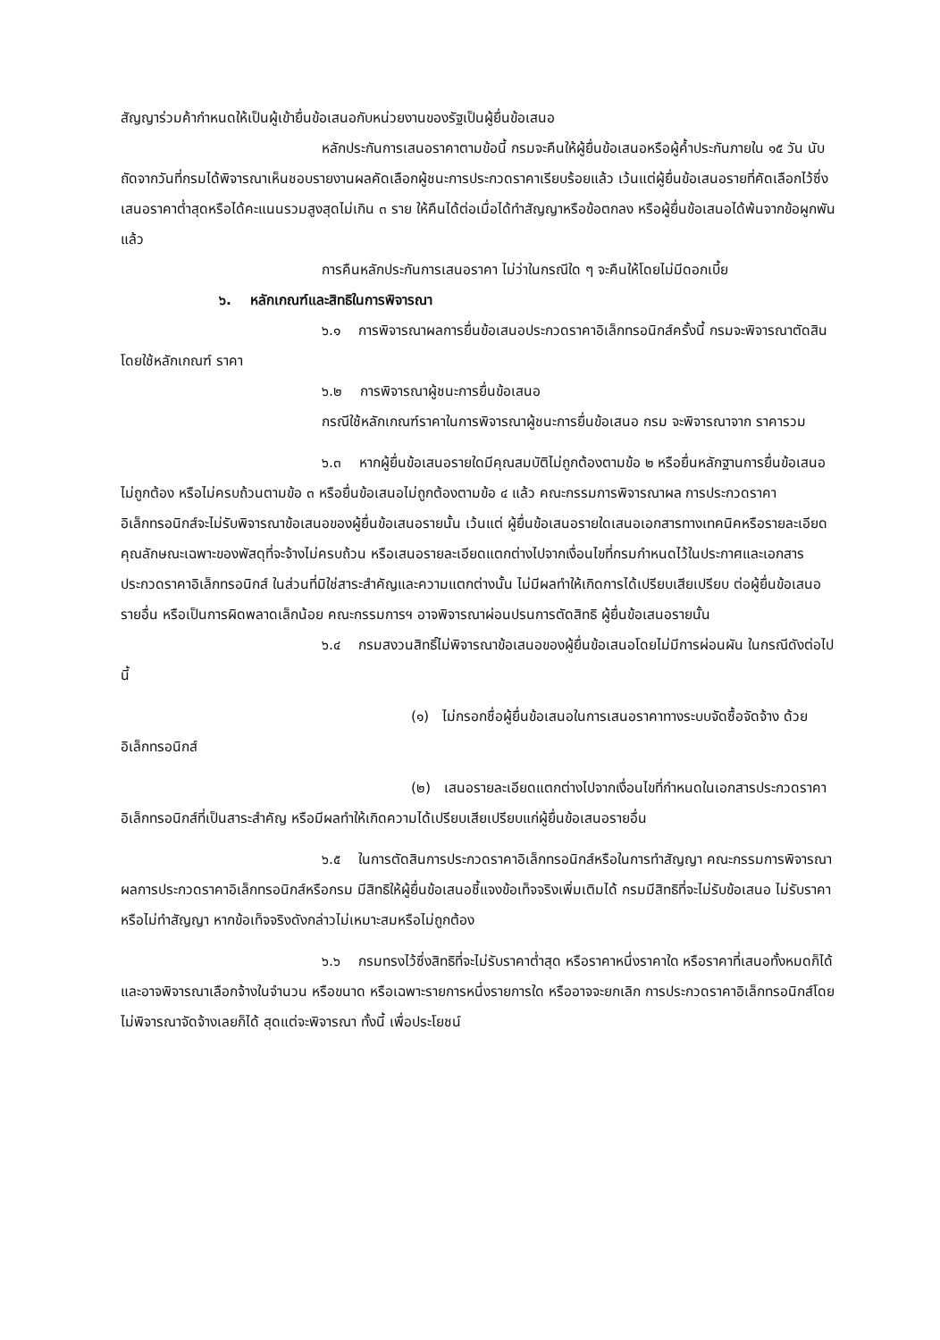สัญญาร่วมค้ากำหนดให้เป็นผู้เข้ายื่นข้อเสนอกับหน่วยงานของรัฐเป็นผู้ยื่นข้อเสนอ
หลักประกันการเสนอราคาตามข้อนี้ กรมจะคืนให้ผู้ยื่นข้อเสนอหรือผู้ค้ำประกันภายใน ๑๕ วัน นับถัดจากวันที่กรมได้พิจารณาเห็นชอบรายงานผลคัดเลือกผู้ชนะการประกวดราคาเรียบร้อยแล้ว เว้นแต่ผู้ยื่นข้อเสนอรายที่คัดเลือกไว้ซึ่งเสนอราคาต่ำสุดหรือได้คะแนนรวมสูงสุดไม่เกิน ๓ ราย ให้คืนได้ต่อเมื่อได้ทำสัญญาหรือข้อตกลง หรือผู้ยื่นข้อเสนอได้พ้นจากข้อผูกพันแล้ว
การคืนหลักประกันการเสนอราคา ไม่ว่าในกรณีใด ๆ จะคืนให้โดยไม่มีดอกเบี้ย
๖. หลักเกณฑ์และสิทธิในการพิจารณา
๖.๑ การพิจารณาผลการยื่นข้อเสนอประกวดราคาอิเล็กทรอนิกส์ครั้งนี้ กรมจะพิจารณาตัดสินโดยใช้หลักเกณฑ์ ราคา
๖.๒ การพิจารณาผู้ชนะการยื่นข้อเสนอ
กรณีใช้หลักเกณฑ์ราคาในการพิจารณาผู้ชนะการยื่นข้อเสนอ กรม จะพิจารณาจาก ราคารวม
๖.๓ หากผู้ยื่นข้อเสนอรายใดมีคุณสมบัติไม่ถูกต้องตามข้อ ๒ หรือยื่นหลักฐานการยื่นข้อเสนอไม่ถูกต้อง หรือไม่ครบถ้วนตามข้อ ๓ หรือยื่นข้อเสนอไม่ถูกต้องตามข้อ ๔ แล้ว คณะกรรมการพิจารณาผล การประกวดราคาอิเล็กทรอนิกส์จะไม่รับพิจารณาข้อเสนอของผู้ยื่นข้อเสนอรายนั้น เว้นแต่ ผู้ยื่นข้อเสนอรายใดเสนอเอกสารทางเทคนิคหรือรายละเอียดคุณลักษณะเฉพาะของพัสดุที่จะจ้างไม่ครบถ้วน หรือเสนอรายละเอียดแตกต่างไปจากเงื่อนไขที่กรมกำหนดไว้ในประกาศและเอกสารประกวดราคาอิเล็กทรอนิกส์ ในส่วนที่มิใช่สาระสำคัญและความแตกต่างนั้น ไม่มีผลทำให้เกิดการได้เปรียบเสียเปรียบ ต่อผู้ยื่นข้อเสนอรายอื่น หรือเป็นการผิดพลาดเล็กน้อย คณะกรรมการฯ อาจพิจารณาผ่อนปรนการตัดสิทธิ ผู้ยื่นข้อเสนอรายนั้น
๖.๔ กรมสงวนสิทธิ์ไม่พิจารณาข้อเสนอของผู้ยื่นข้อเสนอโดยไม่มีการผ่อนผัน ในกรณีดังต่อไปนี้
(๑) ไม่กรอกชื่อผู้ยื่นข้อเสนอในการเสนอราคาทางระบบจัดซื้อจัดจ้าง ด้วยอิเล็กทรอนิกส์
(๒) เสนอรายละเอียดแตกต่างไปจากเงื่อนไขที่กำหนดในเอกสารประกวดราคา อิเล็กทรอนิกส์ที่เป็นสาระสำคัญ หรือมีผลทำให้เกิดความได้เปรียบเสียเปรียบแก่ผู้ยื่นข้อเสนอรายอื่น
๖.๕ ในการตัดสินการประกวดราคาอิเล็กทรอนิกส์หรือในการทำสัญญา คณะกรรมการพิจารณาผลการประกวดราคาอิเล็กทรอนิกส์หรือกรม มีสิทธิให้ผู้ยื่นข้อเสนอชี้แจงข้อเท็จจริงเพิ่มเติมได้ กรมมีสิทธิที่จะไม่รับข้อเสนอ ไม่รับราคา หรือไม่ทำสัญญา หากข้อเท็จจริงดังกล่าวไม่เหมาะสมหรือไม่ถูกต้อง
๖.๖ กรมทรงไว้ซึ่งสิทธิที่จะไม่รับราคาต่ำสุด หรือราคาหนึ่งราคาใด หรือราคาที่เสนอทั้งหมดก็ได้ และอาจพิจารณาเลือกจ้างในจำนวน หรือขนาด หรือเฉพาะรายการหนึ่งรายการใด หรืออาจจะยกเลิก การประกวดราคาอิเล็กทรอนิกส์โดยไม่พิจารณาจัดจ้างเลยก็ได้ สุดแต่จะพิจารณา ทั้งนี้ เพื่อประโยชน์